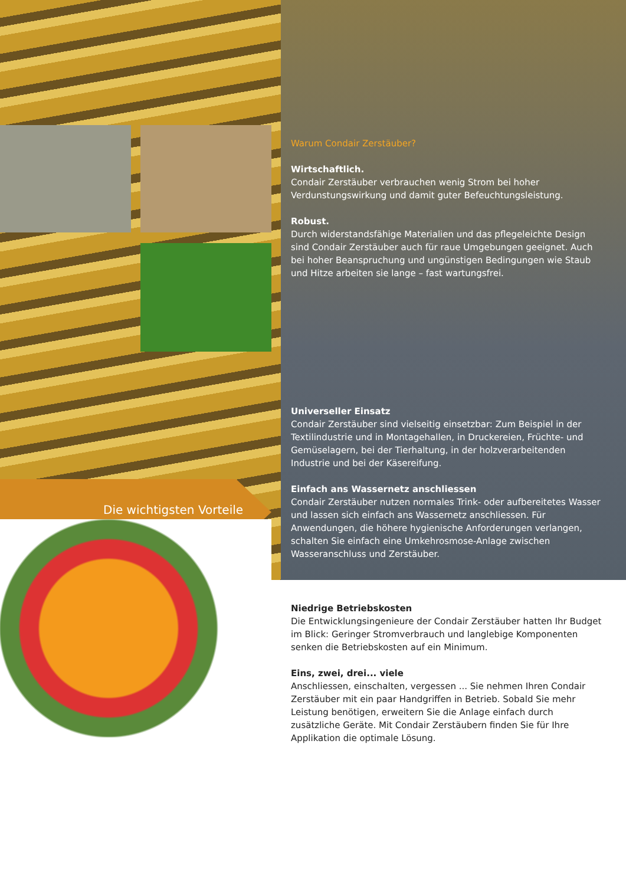Die wichtigsten Vorteile
Warum Condair Zerstäuber?
Wirtschaftlich.
Condair Zerstäuber verbrauchen wenig Strom bei hoher Verdunstungswirkung und damit guter Befeuchtungsleistung.
Robust.
Durch widerstandsfähige Materialien und das pflegeleichte Design sind Condair Zerstäuber auch für raue Umgebungen geeignet. Auch bei hoher Beanspruchung und ungünstigen Bedingungen wie Staub und Hitze arbeiten sie lange – fast wartungsfrei.
Universeller Einsatz
Condair Zerstäuber sind vielseitig einsetzbar: Zum Beispiel in der Textilindustrie und in Montagehallen, in Druckereien, Früchte- und Gemüselagern, bei der Tierhaltung, in der holzverarbeitenden Industrie und bei der Käsereifung.
Einfach ans Wassernetz anschliessen
Condair Zerstäuber nutzen normales Trink- oder aufbereitetes Wasser und lassen sich einfach ans Wassernetz anschliessen. Für Anwendungen, die höhere hygienische Anforderungen verlangen, schalten Sie einfach eine Umkehrosmose-Anlage zwischen Wasseranschluss und Zerstäuber.
Niedrige Betriebskosten
Die Entwicklungsingenieure der Condair Zerstäuber hatten Ihr Budget im Blick: Geringer Stromverbrauch und langlebige Komponenten senken die Betriebskosten auf ein Minimum.
Eins, zwei, drei... viele
Anschliessen, einschalten, vergessen ... Sie nehmen Ihren Condair Zerstäuber mit ein paar Handgriffen in Betrieb. Sobald Sie mehr Leistung benötigen, erweitern Sie die Anlage einfach durch zusätzliche Geräte. Mit Condair Zerstäubern finden Sie für Ihre Applikation die optimale Lösung.